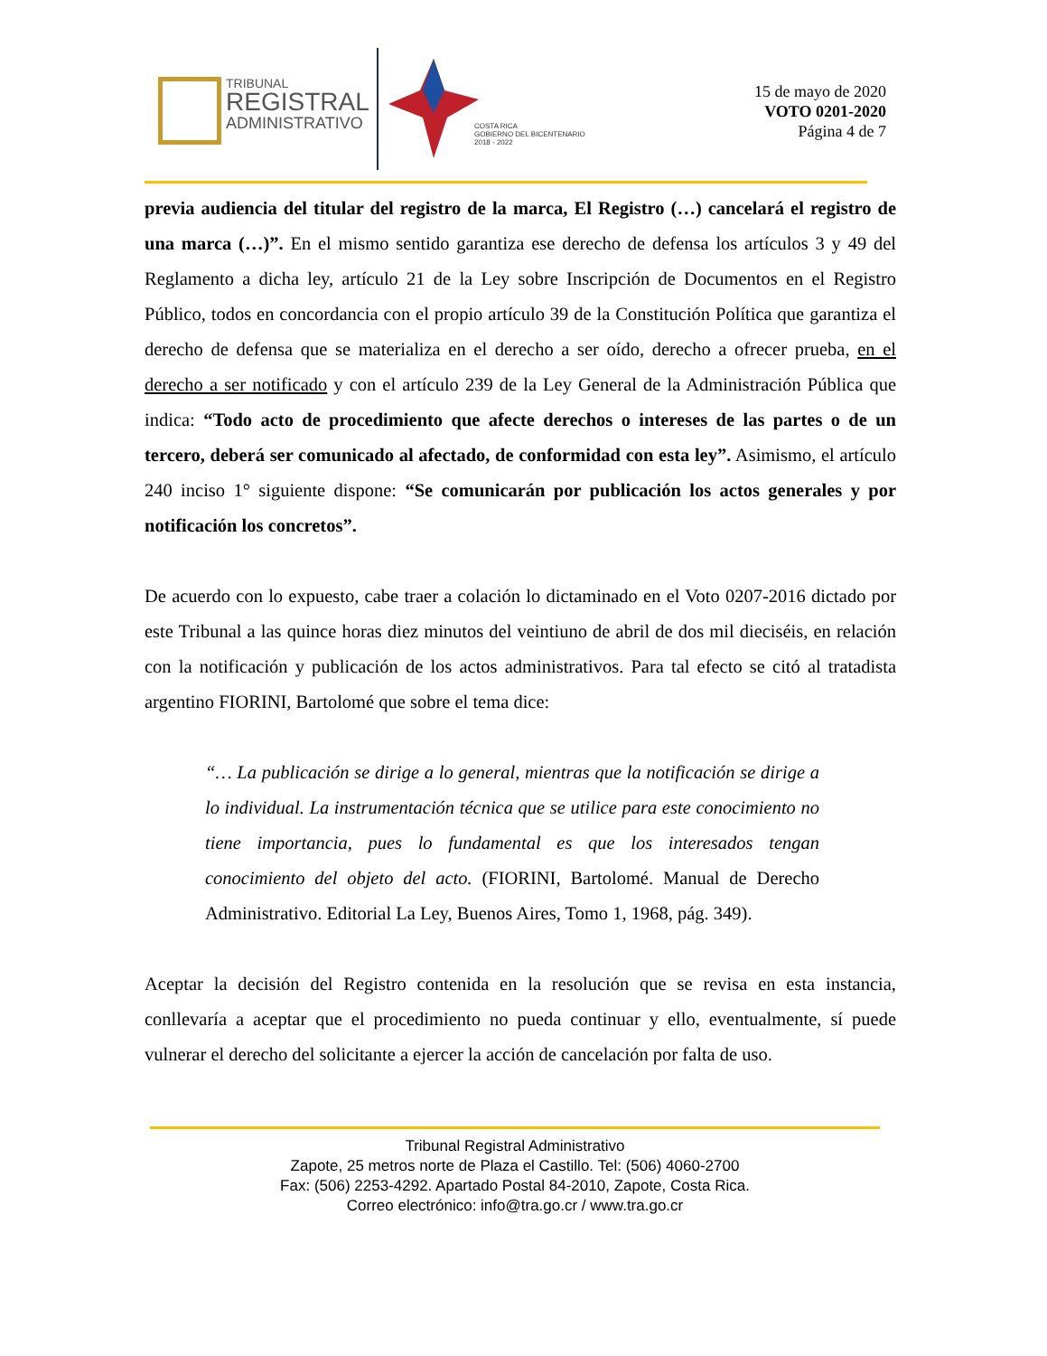TRIBUNAL
REGISTRAL
ADMINISTRATIVO
COSTA RICA
GOBIERNO DEL BICENTENARIO
2018 - 2022
15 de mayo de 2020
VOTO 0201-2020
Página 4 de 7
previa audiencia del titular del registro de la marca, El Registro (…) cancelará el registro de una marca (…)”. En el mismo sentido garantiza ese derecho de defensa los artículos 3 y 49 del Reglamento a dicha ley, artículo 21 de la Ley sobre Inscripción de Documentos en el Registro Público, todos en concordancia con el propio artículo 39 de la Constitución Política que garantiza el derecho de defensa que se materializa en el derecho a ser oído, derecho a ofrecer prueba, en el derecho a ser notificado y con el artículo 239 de la Ley General de la Administración Pública que indica: “Todo acto de procedimiento que afecte derechos o intereses de las partes o de un tercero, deberá ser comunicado al afectado, de conformidad con esta ley”. Asimismo, el artículo 240 inciso 1° siguiente dispone: “Se comunicarán por publicación los actos generales y por notificación los concretos”.
De acuerdo con lo expuesto, cabe traer a colación lo dictaminado en el Voto 0207-2016 dictado por este Tribunal a las quince horas diez minutos del veintiuno de abril de dos mil dieciséis, en relación con la notificación y publicación de los actos administrativos. Para tal efecto se citó al tratadista argentino FIORINI, Bartolomé que sobre el tema dice:
“… La publicación se dirige a lo general, mientras que la notificación se dirige a lo individual. La instrumentación técnica que se utilice para este conocimiento no tiene importancia, pues lo fundamental es que los interesados tengan conocimiento del objeto del acto. (FIORINI, Bartolomé. Manual de Derecho Administrativo. Editorial La Ley, Buenos Aires, Tomo 1, 1968, pág. 349).
Aceptar la decisión del Registro contenida en la resolución que se revisa en esta instancia, conllevaría a aceptar que el procedimiento no pueda continuar y ello, eventualmente, sí puede vulnerar el derecho del solicitante a ejercer la acción de cancelación por falta de uso.
Tribunal Registral Administrativo
Zapote, 25 metros norte de Plaza el Castillo. Tel: (506) 4060-2700
Fax: (506) 2253-4292. Apartado Postal 84-2010, Zapote, Costa Rica.
Correo electrónico: info@tra.go.cr / www.tra.go.cr